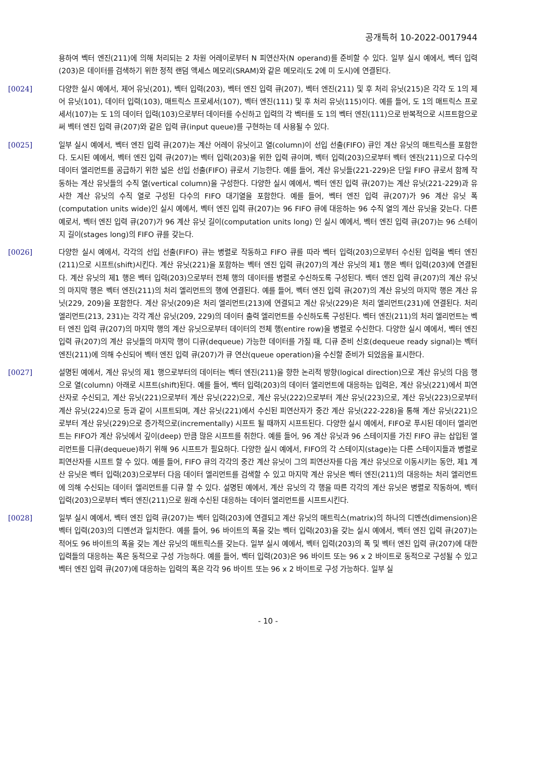공개특허 10-2022-0017944
용하여 벡터 엔진(211)에 의해 처리되는 2 차원 어레이로부터 N 피연산자(N operand)를 준비할 수 있다. 일부 실시 예에서, 벡터 입력(203)은 데이터를 검색하기 위한 정적 랜덤 액세스 메모리(SRAM)와 같은 메모리(도 2에 미 도시)에 연결된다.
[0024] 다양한 실시 예에서, 제어 유닛(201), 벡터 입력(203), 벡터 엔진 입력 큐(207), 벡터 엔진(211) 및 후 처리 유닛(215)은 각각 도 1의 제어 유닛(101), 데이터 입력(103), 매트릭스 프로세서(107), 벡터 엔진(111) 및 후 처리 유닛(115)이다. 예를 들어, 도 1의 매트릭스 프로세서(107)는 도 1의 데이터 입력(103)으로부터 데이터를 수신하고 입력의 각 벡터를 도 1의 벡터 엔진(111)으로 반복적으로 시프트함으로써 벡터 엔진 입력 큐(207)와 같은 입력 큐(input queue)를 구현하는 데 사용될 수 있다.
[0025] 일부 실시 예에서, 벡터 엔진 입력 큐(207)는 계산 어레이 유닛이고 열(column)이 선입 선출(FIFO) 큐인 계산 유닛의 매트릭스를 포함한다. 도시된 예에서, 벡터 엔진 입력 큐(207)는 벡터 입력(203)을 위한 입력 큐이며, 벡터 입력(203)으로부터 벡터 엔진(211)으로 다수의 데이터 엘리먼트를 공급하기 위한 넓은 선입 선출(FIFO) 큐로서 기능한다. 예를 들어, 계산 유닛들(221-229)은 단일 FIFO 큐로서 함께 작동하는 계산 유닛들의 수직 열(vertical column)을 구성한다. 다양한 실시 예에서, 벡터 엔진 입력 큐(207)는 계산 유닛(221-229)과 유사한 계산 유닛의 수직 열로 구성된 다수의 FIFO 대기열을 포함한다. 예를 들어, 벡터 엔진 입력 큐(207)가 96 계산 유닛 폭(computation units wide)인 실시 예에서, 벡터 엔진 입력 큐(207)는 96 FIFO 큐에 대응하는 96 수직 열의 계산 유닛을 갖는다. 다른 예로서, 벡터 엔진 입력 큐(207)가 96 계산 유닛 길이(computation units long) 인 실시 예에서, 벡터 엔진 입력 큐(207)는 96 스테이지 길이(stages long)의 FIFO 큐를 갖는다.
[0026] 다양한 실시 예에서, 각각의 선입 선출(FIFO) 큐는 병렬로 작동하고 FIFO 큐를 따라 벡터 입력(203)으로부터 수신된 입력을 벡터 엔진(211)으로 시프트(shift)시킨다. 계산 유닛(221)을 포함하는 벡터 엔진 입력 큐(207)의 계산 유닛의 제1 행은 벡터 입력(203)에 연결된다. 계산 유닛의 제1 행은 벡터 입력(203)으로부터 전체 행의 데이터를 병렬로 수신하도록 구성된다. 벡터 엔진 입력 큐(207)의 계산 유닛의 마지막 행은 벡터 엔진(211)의 처리 엘리먼트의 행에 연결된다. 예를 들어, 벡터 엔진 입력 큐(207)의 계산 유닛의 마지막 행은 계산 유닛(229, 209)을 포함한다. 계산 유닛(209)은 처리 엘리먼트(213)에 연결되고 계산 유닛(229)은 처리 엘리먼트(231)에 연결된다. 처리 엘리먼트(213, 231)는 각각 계산 유닛(209, 229)의 데이터 출력 엘리먼트를 수신하도록 구성된다. 벡터 엔진(211)의 처리 엘리먼트는 벡터 엔진 입력 큐(207)의 마지막 행의 계산 유닛으로부터 데이터의 전체 행(entire row)을 병렬로 수신한다. 다양한 실시 예에서, 벡터 엔진 입력 큐(207)의 계산 유닛들의 마지막 행이 디큐(dequeue) 가능한 데이터를 가질 때, 디큐 준비 신호(dequeue ready signal)는 벡터 엔진(211)에 의해 수신되어 벡터 엔진 입력 큐(207)가 큐 연산(queue operation)을 수신할 준비가 되었음을 표시한다.
[0027] 설명된 예에서, 계산 유닛의 제1 행으로부터의 데이터는 벡터 엔진(211)을 향한 논리적 방향(logical direction)으로 계산 유닛의 다음 행으로 열(column) 아래로 시프트(shift)된다. 예를 들어, 벡터 입력(203)의 데이터 엘리먼트에 대응하는 입력은, 계산 유닛(221)에서 피연산자로 수신되고, 계산 유닛(221)으로부터 계산 유닛(222)으로, 계산 유닛(222)으로부터 계산 유닛(223)으로, 계산 유닛(223)으로부터 계산 유닛(224)으로 등과 같이 시프트되며, 계산 유닛(221)에서 수신된 피연산자가 중간 계산 유닛(222-228)을 통해 계산 유닛(221)으로부터 계산 유닛(229)으로 증가적으로(incrementally) 시프트 될 때까지 시프트된다. 다양한 실시 예에서, FIFO로 푸시된 데이터 엘리먼트는 FIFO가 계산 유닛에서 깊이(deep) 만큼 많은 시프트를 취한다. 예를 들어, 96 계산 유닛과 96 스테이지를 가진 FIFO 큐는 삽입된 엘리먼트를 디큐(dequeue)하기 위해 96 시프트가 필요하다. 다양한 실시 예에서, FIFO의 각 스테이지(stage)는 다른 스테이지들과 병렬로 피연산자를 시프트 할 수 있다. 예를 들어, FIFO 큐의 각각의 중간 계산 유닛이 그의 피연산자를 다음 계산 유닛으로 이동시키는 동안, 제1 계산 유닛은 벡터 입력(203)으로부터 다음 데이터 엘리먼트를 검색할 수 있고 마지막 계산 유닛은 벡터 엔진(211)의 대응하는 처리 엘리먼트에 의해 수신되는 데이터 엘리먼트를 디큐 할 수 있다. 설명된 예에서, 계산 유닛의 각 행을 따른 각각의 계산 유닛은 병렬로 작동하여, 벡터 입력(203)으로부터 벡터 엔진(211)으로 원래 수신된 대응하는 데이터 엘리먼트를 시프트시킨다.
[0028] 일부 실시 예에서, 벡터 엔진 입력 큐(207)는 벡터 입력(203)에 연결되고 계산 유닛의 매트릭스(matrix)의 하나의 디멘션(dimension)은 벡터 입력(203)의 디멘션과 일치한다. 예를 들어, 96 바이트의 폭을 갖는 벡터 입력(203)을 갖는 실시 예에서, 벡터 엔진 입력 큐(207)는 적어도 96 바이트의 폭을 갖는 계산 유닛의 매트릭스를 갖는다. 일부 실시 예에서, 벡터 입력(203)의 폭 및 벡터 엔진 입력 큐(207)에 대한 입력들의 대응하는 폭은 동적으로 구성 가능하다. 예를 들어, 벡터 입력(203)은 96 바이트 또는 96 x 2 바이트로 동적으로 구성될 수 있고 벡터 엔진 입력 큐(207)에 대응하는 입력의 폭은 각각 96 바이트 또는 96 x 2 바이트로 구성 가능하다. 일부 실
- 10 -